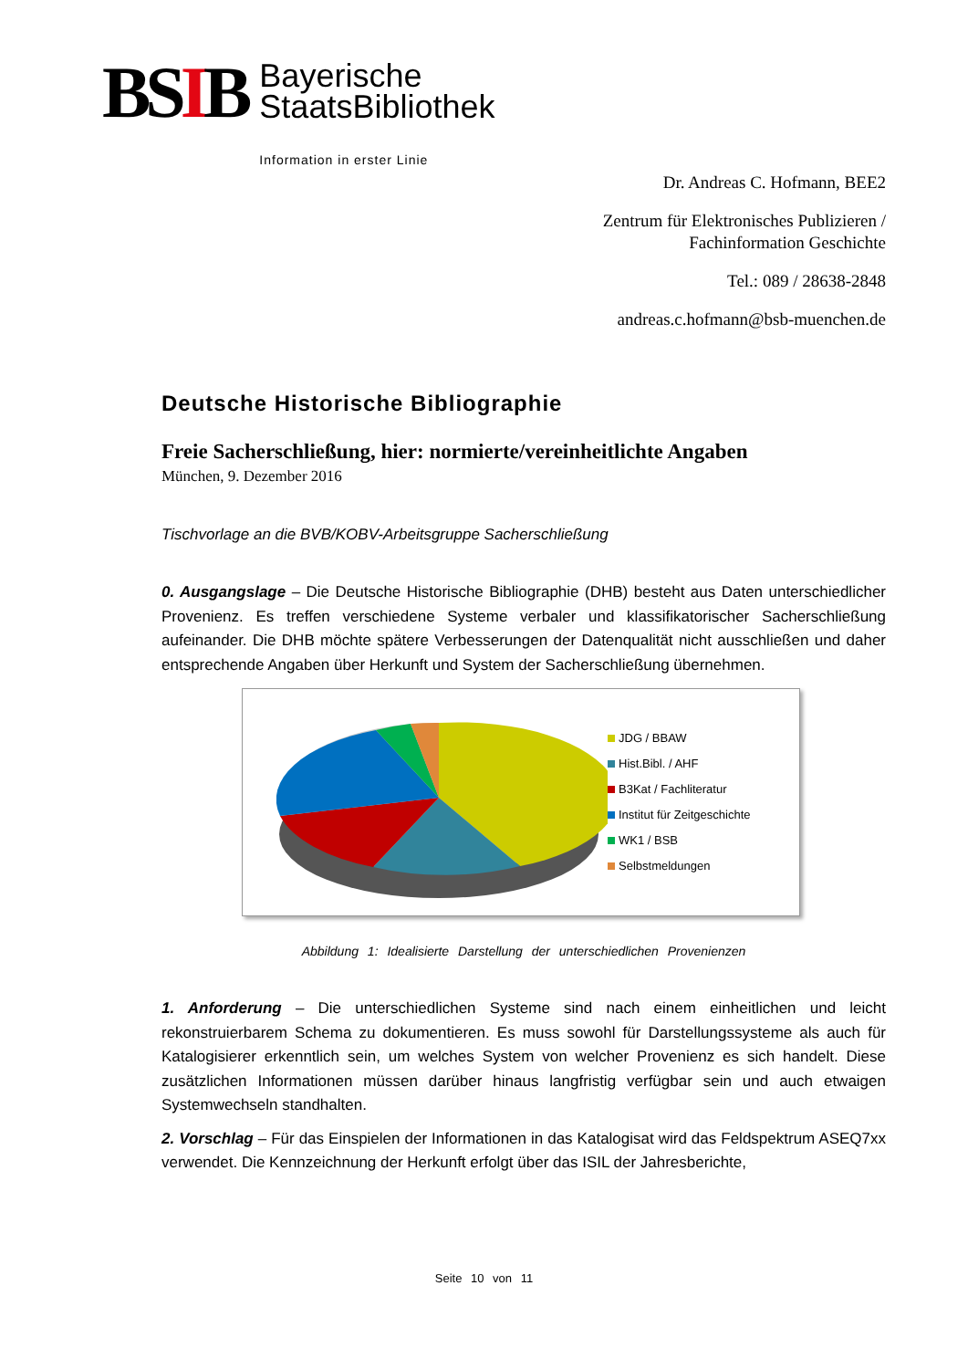BSIB
Bayerische
StaatsBibliothek
Information in erster Linie
Dr. Andreas C. Hofmann, BEE2
Zentrum für Elektronisches Publizieren /
Fachinformation Geschichte
Tel.: 089 / 28638-2848
andreas.c.hofmann@bsb-muenchen.de
Deutsche Historische Bibliographie
Freie Sacherschließung, hier: normierte/vereinheitlichte Angaben
München, 9. Dezember 2016
Tischvorlage an die BVB/KOBV-Arbeitsgruppe Sacherschließung
0. Ausgangslage – Die Deutsche Historische Bibliographie (DHB) besteht aus Daten unterschiedlicher Provenienz. Es treffen verschiedene Systeme verbaler und klassifikatorischer Sacherschließung aufeinander. Die DHB möchte spätere Verbesserungen der Datenqualität nicht ausschließen und daher entsprechende Angaben über Herkunft und System der Sacherschließung übernehmen.
JDG / BBAW
Hist.Bibl. / AHF
B3Kat / Fachliteratur
Institut für Zeitgeschichte
WK1 / BSB
Selbstmeldungen
Abbildung 1: Idealisierte Darstellung der unterschiedlichen Provenienzen
1. Anforderung – Die unterschiedlichen Systeme sind nach einem einheitlichen und leicht rekonstruierbarem Schema zu dokumentieren. Es muss sowohl für Darstellungssysteme als auch für Katalogisierer erkenntlich sein, um welches System von welcher Provenienz es sich handelt. Diese zusätzlichen Informationen müssen darüber hinaus langfristig verfügbar sein und auch etwaigen Systemwechseln standhalten.
2. Vorschlag – Für das Einspielen der Informationen in das Katalogisat wird das Feldspektrum ASEQ7xx verwendet. Die Kennzeichnung der Herkunft erfolgt über das ISIL der Jahresberichte,
Seite 10 von 11